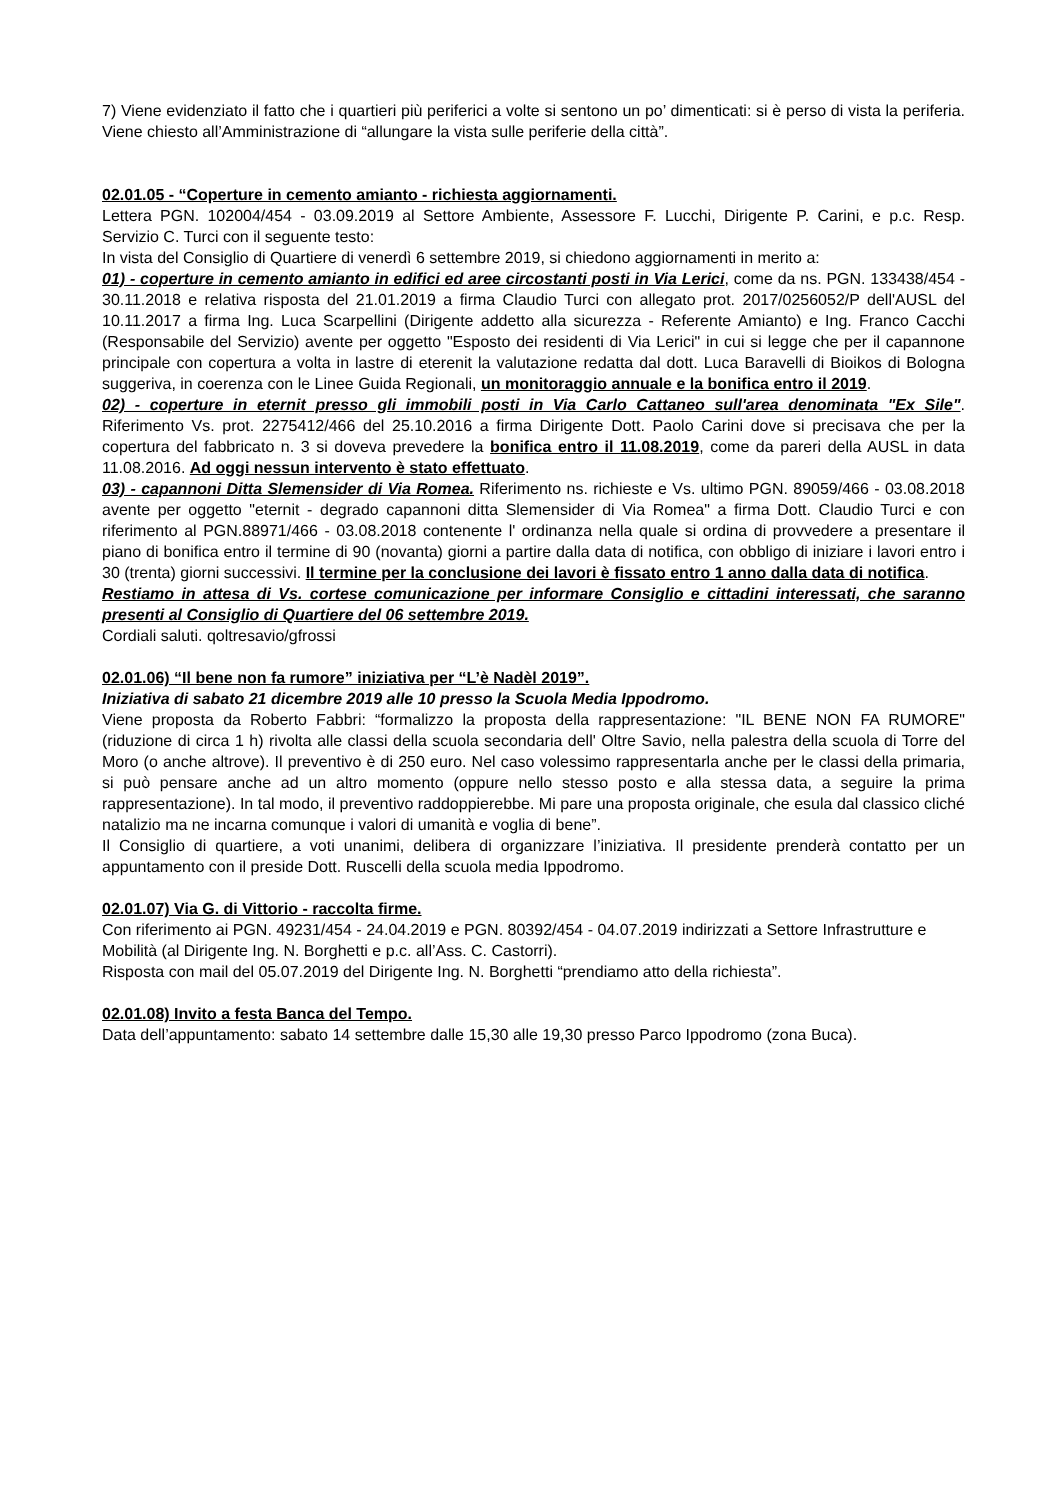7) Viene evidenziato il fatto che i quartieri più periferici a volte si sentono un po’ dimenticati: si è perso di vista la periferia. Viene chiesto all’Amministrazione di “allungare la vista sulle periferie della città”.
02.01.05 - “Coperture in cemento amianto - richiesta aggiornamenti.
Lettera PGN. 102004/454 - 03.09.2019 al Settore Ambiente, Assessore F. Lucchi, Dirigente P. Carini, e p.c. Resp. Servizio C. Turci con il seguente testo:
In vista del Consiglio di Quartiere di venerdì 6 settembre 2019, si chiedono aggiornamenti in merito a:
01) - coperture in cemento amianto in edifici ed aree circostanti posti in Via Lerici, come da ns. PGN. 133438/454 - 30.11.2018 e relativa risposta del 21.01.2019 a firma Claudio Turci con allegato prot. 2017/0256052/P dell'AUSL del 10.11.2017 a firma Ing. Luca Scarpellini (Dirigente addetto alla sicurezza - Referente Amianto) e Ing. Franco Cacchi (Responsabile del Servizio) avente per oggetto "Esposto dei residenti di Via Lerici" in cui si legge che per il capannone principale con copertura a volta in lastre di eterenit la valutazione redatta dal dott. Luca Baravelli di Bioikos di Bologna suggeriva, in coerenza con le Linee Guida Regionali, un monitoraggio annuale e la bonifica entro il 2019.
02) - coperture in eternit presso gli immobili posti in Via Carlo Cattaneo sull'area denominata "Ex Sile". Riferimento Vs. prot. 2275412/466 del 25.10.2016 a firma Dirigente Dott. Paolo Carini dove si precisava che per la copertura del fabbricato n. 3 si doveva prevedere la bonifica entro il 11.08.2019, come da pareri della AUSL in data 11.08.2016. Ad oggi nessun intervento è stato effettuato.
03) - capannoni Ditta Slemensider di Via Romea. Riferimento ns. richieste e Vs. ultimo PGN. 89059/466 - 03.08.2018 avente per oggetto "eternit - degrado capannoni ditta Slemensider di Via Romea" a firma Dott. Claudio Turci e con riferimento al PGN.88971/466 - 03.08.2018 contenente l' ordinanza nella quale si ordina di provvedere a presentare il piano di bonifica entro il termine di 90 (novanta) giorni a partire dalla data di notifica, con obbligo di iniziare i lavori entro i 30 (trenta) giorni successivi. Il termine per la conclusione dei lavori è fissato entro 1 anno dalla data di notifica.
Restiamo in attesa di Vs. cortese comunicazione per informare Consiglio e cittadini interessati, che saranno presenti al Consiglio di Quartiere del 06 settembre 2019.
Cordiali saluti. qoltresavio/gfrossi
02.01.06) “Il bene non fa rumore” iniziativa per “L’è Nadèl 2019”.
Iniziativa di sabato 21 dicembre 2019 alle 10 presso la Scuola Media Ippodromo.
Viene proposta da Roberto Fabbri: “formalizzo la proposta della rappresentazione: "IL BENE NON FA RUMORE" (riduzione di circa 1 h) rivolta alle classi della scuola secondaria dell' Oltre Savio, nella palestra della scuola di Torre del Moro (o anche altrove). Il preventivo è di 250 euro. Nel caso volessimo rappresentarla anche per le classi della primaria, si può pensare anche ad un altro momento (oppure nello stesso posto e alla stessa data, a seguire la prima rappresentazione). In tal modo, il preventivo raddoppierebbe. Mi pare una proposta originale, che esula dal classico cliché natalizio ma ne incarna comunque i valori di umanità e voglia di bene”.
Il Consiglio di quartiere, a voti unanimi, delibera di organizzare l’iniziativa. Il presidente prenderà contatto per un appuntamento con il preside Dott. Ruscelli della scuola media Ippodromo.
02.01.07) Via G. di Vittorio - raccolta firme.
Con riferimento ai PGN. 49231/454 - 24.04.2019 e PGN. 80392/454 - 04.07.2019 indirizzati a Settore Infrastrutture e Mobilità (al Dirigente Ing. N. Borghetti e p.c. all’Ass. C. Castorri).
Risposta con mail del 05.07.2019 del Dirigente Ing. N. Borghetti “prendiamo atto della richiesta”.
02.01.08) Invito a festa Banca del Tempo.
Data dell’appuntamento: sabato 14 settembre dalle 15,30 alle 19,30 presso Parco Ippodromo (zona Buca).